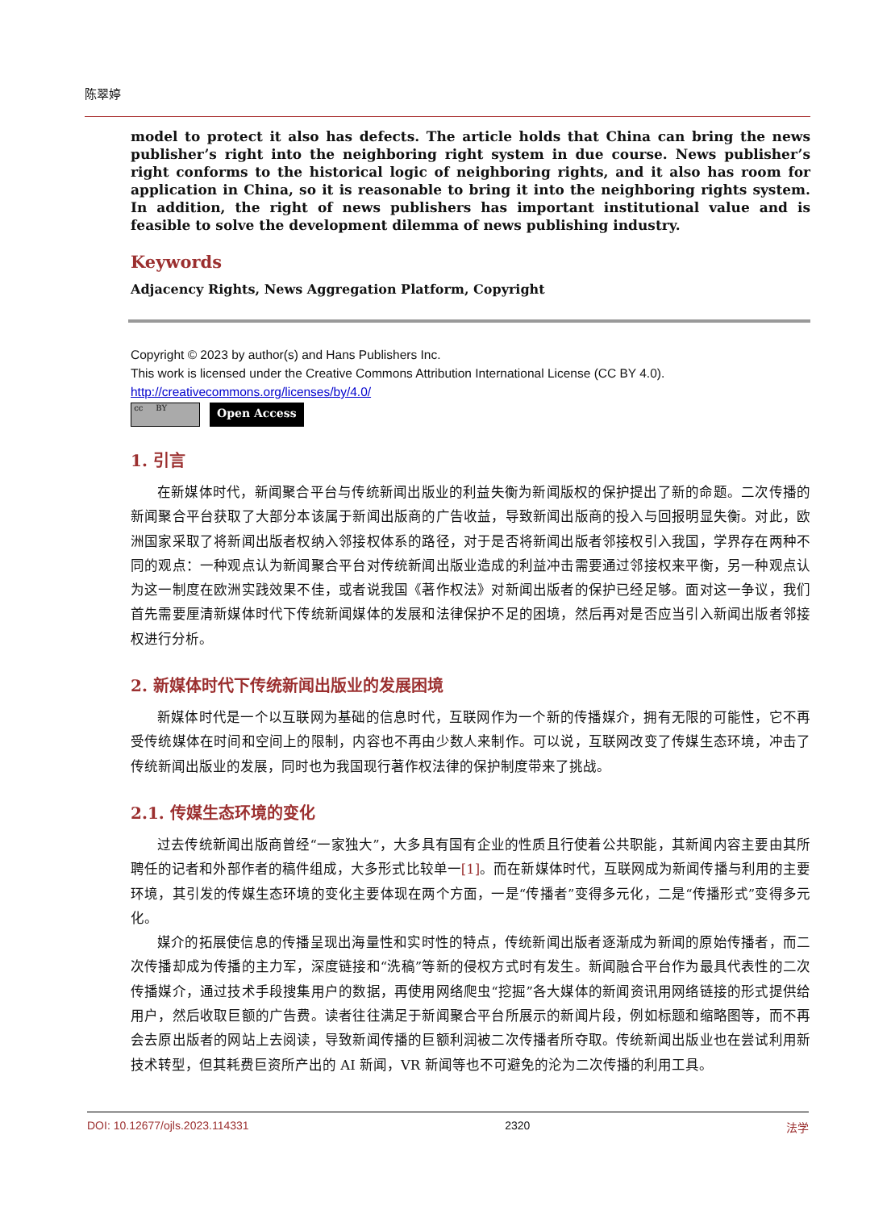陈翠婷
model to protect it also has defects. The article holds that China can bring the news publisher’s right into the neighboring right system in due course. News publisher’s right conforms to the historical logic of neighboring rights, and it also has room for application in China, so it is reasonable to bring it into the neighboring rights system. In addition, the right of news publishers has important institutional value and is feasible to solve the development dilemma of news publishing industry.
Keywords
Adjacency Rights, News Aggregation Platform, Copyright
Copyright © 2023 by author(s) and Hans Publishers Inc.
This work is licensed under the Creative Commons Attribution International License (CC BY 4.0).
http://creativecommons.org/licenses/by/4.0/
cc BY
Open Access
1. 引言
在新媒体时代，新闻聚合平台与传统新闻出版业的利益失衡为新闻版权的保护提出了新的命题。二次传播的新闻聚合平台获取了大部分本该属于新闻出版商的广告收益，导致新闻出版商的投入与回报明显失衡。对此，欧洲国家采取了将新闻出版者权纳入邻接权体系的路径，对于是否将新闻出版者邻接权引入我国，学界存在两种不同的观点：一种观点认为新闻聚合平台对传统新闻出版业造成的利益冲击需要通过邻接权来平衡，另一种观点认为这一制度在欧洲实践效果不佳，或者说我国《著作权法》对新闻出版者的保护已经足够。面对这一争议，我们首先需要厘清新媒体时代下传统新闻媒体的发展和法律保护不足的困境，然后再对是否应当引入新闻出版者邻接权进行分析。
2. 新媒体时代下传统新闻出版业的发展困境
新媒体时代是一个以互联网为基础的信息时代，互联网作为一个新的传播媒介，拥有无限的可能性，它不再受传统媒体在时间和空间上的限制，内容也不再由少数人来制作。可以说，互联网改变了传媒生态环境，冲击了传统新闻出版业的发展，同时也为我国现行著作权法律的保护制度带来了挑战。
2.1. 传媒生态环境的变化
过去传统新闻出版商曾经“一家独大”，大多具有国有企业的性质且行使着公共职能，其新闻内容主要由其所聘任的记者和外部作者的稿件组成，大多形式比较单一[1]。而在新媒体时代，互联网成为新闻传播与利用的主要环境，其引发的传媒生态环境的变化主要体现在两个方面，一是“传播者”变得多元化，二是“传播形式”变得多元化。
媒介的拓展使信息的传播呈现出海量性和实时性的特点，传统新闻出版者逐渐成为新闻的原始传播者，而二次传播却成为传播的主力军，深度链接和“洗稿”等新的侵权方式时有发生。新闻融合平台作为最具代表性的二次传播媒介，通过技术手段搜集用户的数据，再使用网络爬虫“挖掘”各大媒体的新闻资讯用网络链接的形式提供给用户，然后收取巨额的广告费。读者往往满足于新闻聚合平台所展示的新闻片段，例如标题和缩略图等，而不再会去原出版者的网站上去阅读，导致新闻传播的巨额利润被二次传播者所夺取。传统新闻出版业也在尝试利用新技术转型，但其耗费巨资所产出的 AI 新闻，VR 新闻等也不可避免的沦为二次传播的利用工具。
DOI: 10.12677/ojls.2023.114331 2320 法学